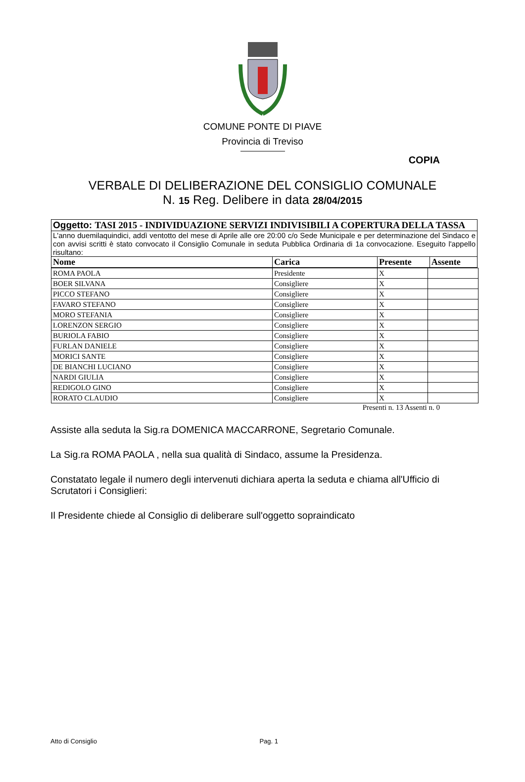COMUNE PONTE DI PIAVE
Provincia di Treviso
COPIA
VERBALE DI DELIBERAZIONE DEL CONSIGLIO COMUNALE
N. 15 Reg. Delibere in data 28/04/2015
| Oggetto: TASI 2015 - INDIVIDUAZIONE SERVIZI INDIVISIBILI A COPERTURA DELLA TASSA | | | |
| L'anno duemilaquindici, addì ventotto del mese di Aprile alle ore 20:00 c/o Sede Municipale e per determinazione del Sindaco e con avvisi scritti è stato convocato il Consiglio Comunale in seduta Pubblica Ordinaria di 1a convocazione. Eseguito l'appello risultano: | | | |
| Nome | Carica | Presente | Assente |
| ROMA PAOLA | Presidente | X | |
| BOER SILVANA | Consigliere | X | |
| PICCO STEFANO | Consigliere | X | |
| FAVARO STEFANO | Consigliere | X | |
| MORO STEFANIA | Consigliere | X | |
| LORENZON SERGIO | Consigliere | X | |
| BURIOLA FABIO | Consigliere | X | |
| FURLAN DANIELE | Consigliere | X | |
| MORICI SANTE | Consigliere | X | |
| DE BIANCHI LUCIANO | Consigliere | X | |
| NARDI GIULIA | Consigliere | X | |
| REDIGOLO GINO | Consigliere | X | |
| RORATO CLAUDIO | Consigliere | X | |
Presenti n. 13 Assenti n. 0
Assiste alla seduta la Sig.ra DOMENICA MACCARRONE, Segretario Comunale.
La Sig.ra ROMA PAOLA , nella sua qualità di Sindaco, assume la Presidenza.
Constatato legale il numero degli intervenuti dichiara aperta la seduta e chiama all'Ufficio di Scrutatori i Consiglieri:
Il Presidente chiede al Consiglio di deliberare sull'oggetto sopraindicato
Atto di Consiglio Pag. 1